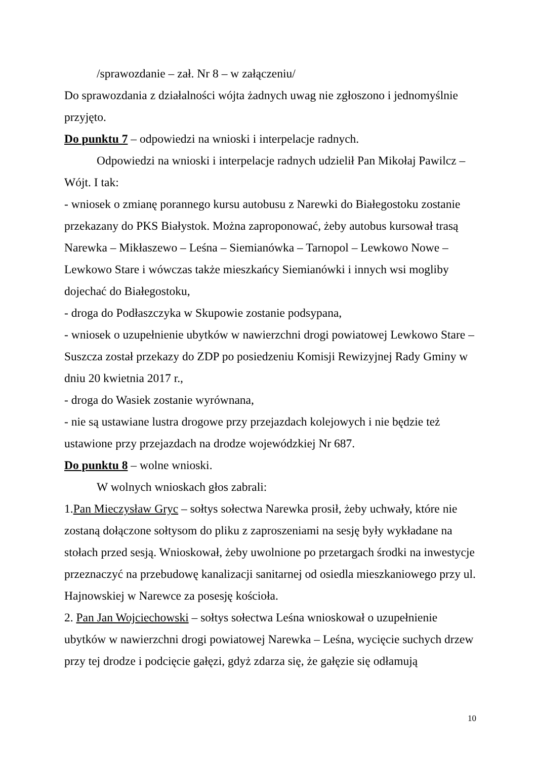/sprawozdanie – zał. Nr 8 – w załączeniu/
Do sprawozdania z działalności wójta żadnych uwag nie zgłoszono i jednomyślnie przyjęto.
Do punktu 7 – odpowiedzi na wnioski i interpelacje radnych.
Odpowiedzi na wnioski i interpelacje radnych udzielił Pan Mikołaj Pawilcz – Wójt. I tak:
- wniosek o zmianę porannego kursu autobusu z Narewki do Białegostoku zostanie przekazany do PKS Białystok. Można zaproponować, żeby autobus kursował trasą Narewka – Mikłaszewo – Leśna – Siemianówka – Tarnopol – Lewkowo Nowe – Lewkowo Stare i wówczas także mieszkańcy Siemianówki i innych wsi mogliby dojechać do Białegostoku,
- droga do Podłaszczyka w Skupowie zostanie podsypana,
- wniosek o uzupełnienie ubytków w nawierzchni drogi powiatowej Lewkowo Stare – Suszcza został przekazy do ZDP po posiedzeniu Komisji Rewizyjnej Rady Gminy w dniu 20 kwietnia 2017 r.,
- droga do Wasiek zostanie wyrównana,
- nie są ustawiane lustra drogowe przy przejazdach kolejowych i nie będzie też ustawione przy przejazdach na drodze wojewódzkiej Nr 687.
Do punktu 8 – wolne wnioski.
W wolnych wnioskach głos zabrali:
1.Pan Mieczysław Gryc – sołtys sołectwa Narewka prosił, żeby uchwały, które nie zostaną dołączone sołtysom do pliku z zaproszeniami na sesję były wykładane na stołach przed sesją. Wnioskował, żeby uwolnione po przetargach środki na inwestycje przeznaczyć na przebudowę kanalizacji sanitarnej od osiedla mieszkaniowego przy ul. Hajnowskiej w Narewce za posesję kościoła.
2. Pan Jan Wojciechowski – sołtys sołectwa Leśna wnioskował o uzupełnienie ubytków w nawierzchni drogi powiatowej Narewka – Leśna, wycięcie suchych drzew przy tej drodze i podcięcie gałęzi, gdyż zdarza się, że gałęzie się odłamują
10